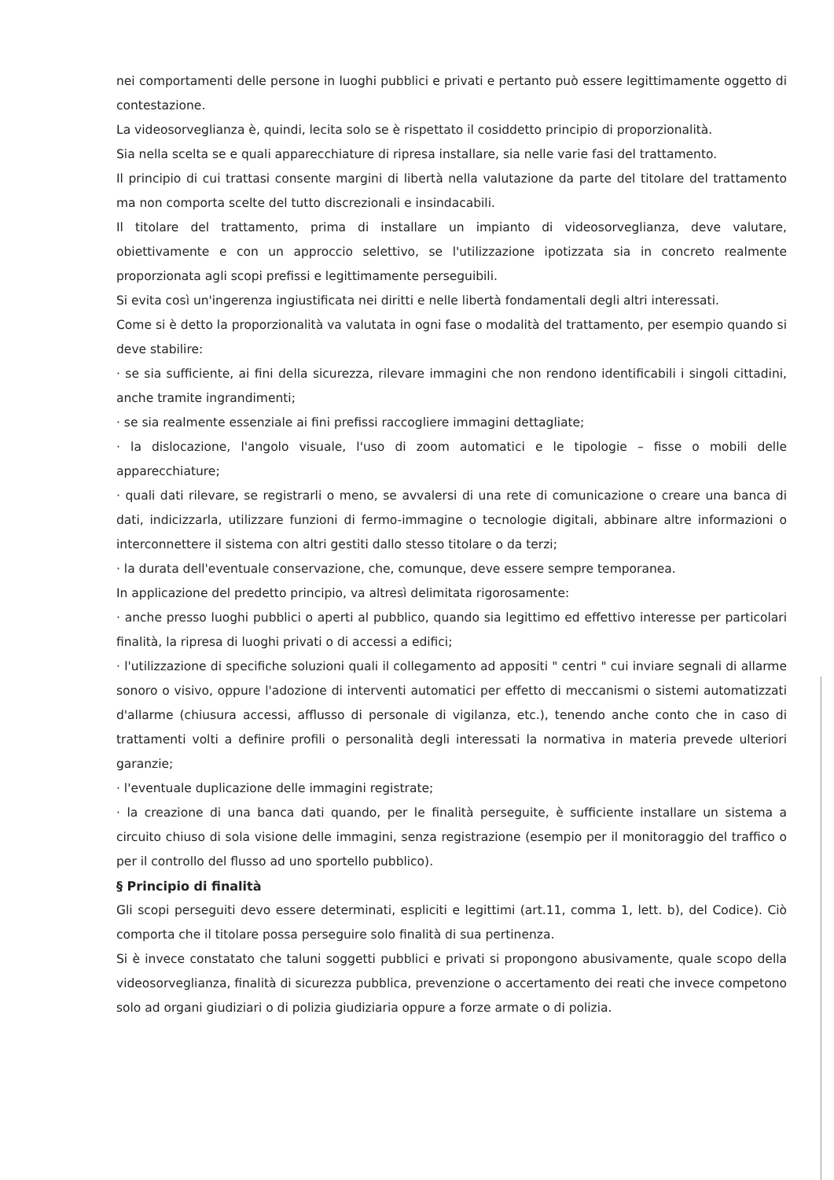nei comportamenti delle persone in luoghi pubblici e privati e pertanto può essere legittimamente oggetto di contestazione.
La videosorveglianza è, quindi, lecita solo se è rispettato il cosiddetto principio di proporzionalità.
Sia nella scelta se e quali apparecchiature di ripresa installare, sia nelle varie fasi del trattamento.
Il principio di cui trattasi consente margini di libertà nella valutazione da parte del titolare del trattamento ma non comporta scelte del tutto discrezionali e insindacabili.
Il titolare del trattamento, prima di installare un impianto di videosorveglianza, deve valutare, obiettivamente e con un approccio selettivo, se l'utilizzazione ipotizzata sia in concreto realmente proporzionata agli scopi prefissi e legittimamente perseguibili.
Si evita così un'ingerenza ingiustificata nei diritti e nelle libertà fondamentali degli altri interessati.
Come si è detto la proporzionalità va valutata in ogni fase o modalità del trattamento, per esempio quando si deve stabilire:
· se sia sufficiente, ai fini della sicurezza, rilevare immagini che non rendono identificabili i singoli cittadini, anche tramite ingrandimenti;
· se sia realmente essenziale ai fini prefissi raccogliere immagini dettagliate;
· la dislocazione, l'angolo visuale, l'uso di zoom automatici e le tipologie – fisse o mobili delle apparecchiature;
· quali dati rilevare, se registrarli o meno, se avvalersi di una rete di comunicazione o creare una banca di dati, indicizzarla, utilizzare funzioni di fermo-immagine o tecnologie digitali, abbinare altre informazioni o interconnettere il sistema con altri gestiti dallo stesso titolare o da terzi;
· la durata dell'eventuale conservazione, che, comunque, deve essere sempre temporanea.
In applicazione del predetto principio, va altresì delimitata rigorosamente:
· anche presso luoghi pubblici o aperti al pubblico, quando sia legittimo ed effettivo interesse per particolari finalità, la ripresa di luoghi privati o di accessi a edifici;
· l'utilizzazione di specifiche soluzioni quali il collegamento ad appositi " centri " cui inviare segnali di allarme sonoro o visivo, oppure l'adozione di interventi automatici per effetto di meccanismi o sistemi automatizzati d'allarme (chiusura accessi, afflusso di personale di vigilanza, etc.), tenendo anche conto che in caso di trattamenti volti a definire profili o personalità degli interessati la normativa in materia prevede ulteriori garanzie;
· l'eventuale duplicazione delle immagini registrate;
· la creazione di una banca dati quando, per le finalità perseguite, è sufficiente installare un sistema a circuito chiuso di sola visione delle immagini, senza registrazione (esempio per il monitoraggio del traffico o per il controllo del flusso ad uno sportello pubblico).
§ Principio di finalità
Gli scopi perseguiti devo essere determinati, espliciti e legittimi (art.11, comma 1, lett. b), del Codice). Ciò comporta che il titolare possa perseguire solo finalità di sua pertinenza.
Si è invece constatato che taluni soggetti pubblici e privati si propongono abusivamente, quale scopo della videosorveglianza, finalità di sicurezza pubblica, prevenzione o accertamento dei reati che invece competono solo ad organi giudiziari o di polizia giudiziaria oppure a forze armate o di polizia.